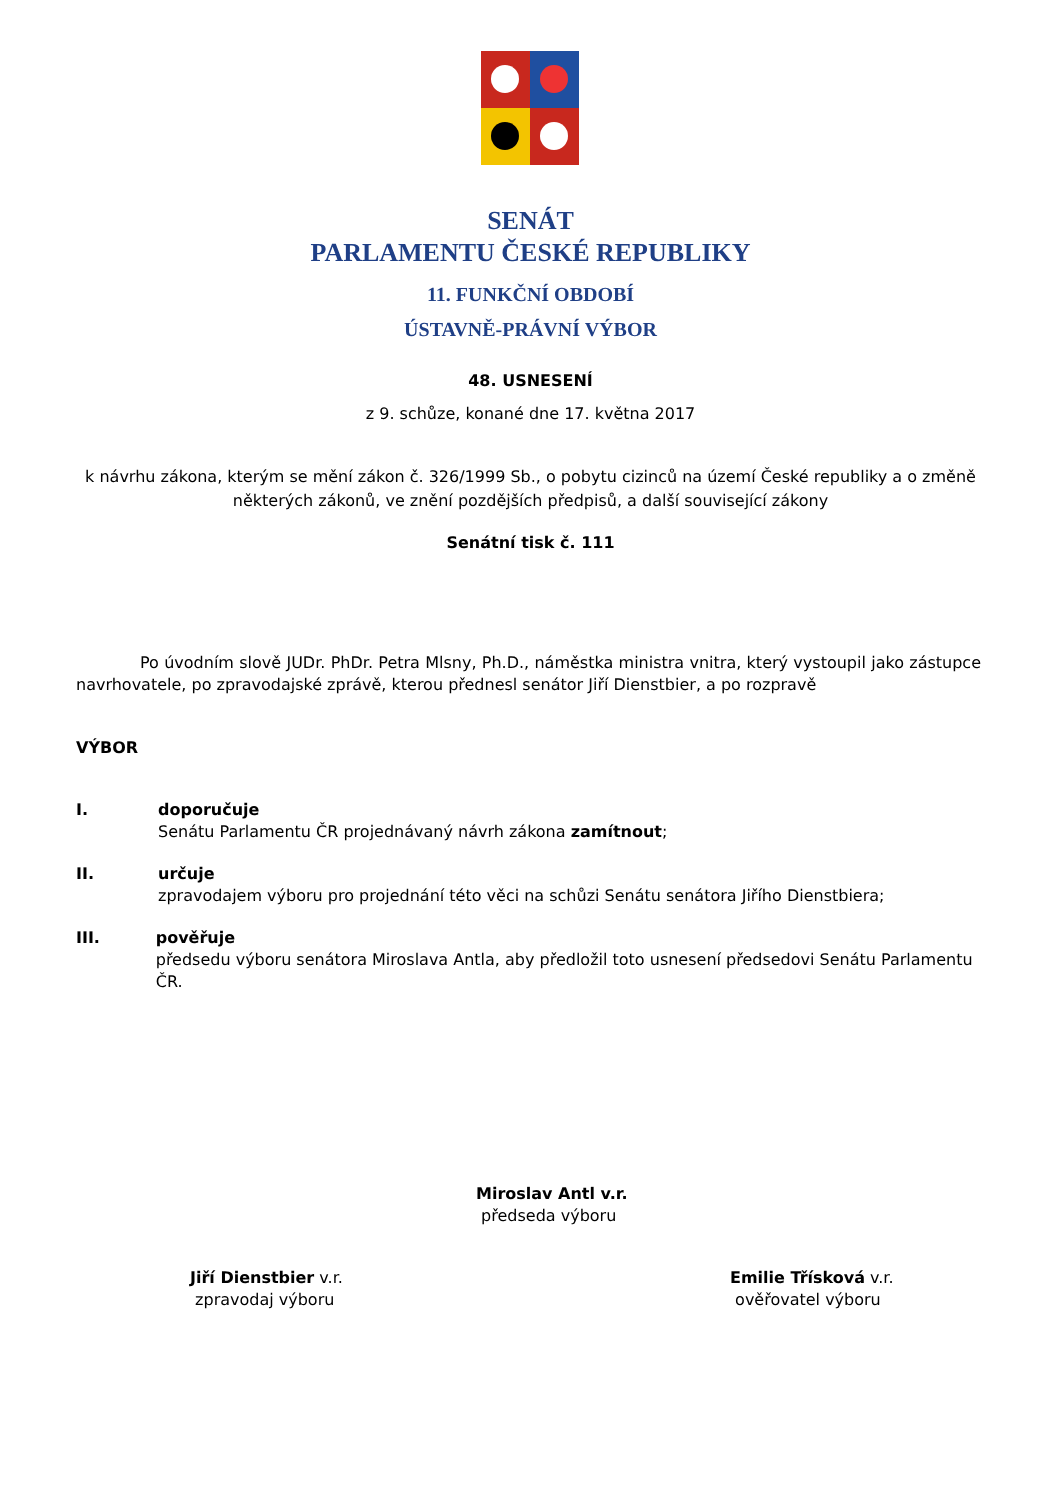SENÁT
PARLAMENTU ČESKÉ REPUBLIKY
11. FUNKČNÍ OBDOBÍ
ÚSTAVNĚ-PRÁVNÍ VÝBOR
48. USNESENÍ
z 9. schůze, konané dne 17. května 2017
k návrhu zákona, kterým se mění zákon č. 326/1999 Sb., o pobytu cizinců na území České republiky a o změně některých zákonů, ve znění pozdějších předpisů, a další související zákony
Senátní tisk č. 111
Po úvodním slově JUDr. PhDr. Petra Mlsny, Ph.D., náměstka ministra vnitra, který vystoupil jako zástupce navrhovatele, po zpravodajské zprávě, kterou přednesl senátor Jiří Dienstbier, a po rozpravě
VÝBOR
I. doporučuje
Senátu Parlamentu ČR projednávaný návrh zákona zamítnout;
II. určuje
zpravodajem výboru pro projednání této věci na schůzi Senátu senátora Jiřího Dienstbiera;
III. pověřuje
předsedu výboru senátora Miroslava Antla, aby předložil toto usnesení předsedovi Senátu Parlamentu ČR.
Miroslav Antl v.r.
předseda výboru
Jiří Dienstbier v.r.
zpravodaj výboru
Emilie Třísková v.r.
ověřovatel výboru